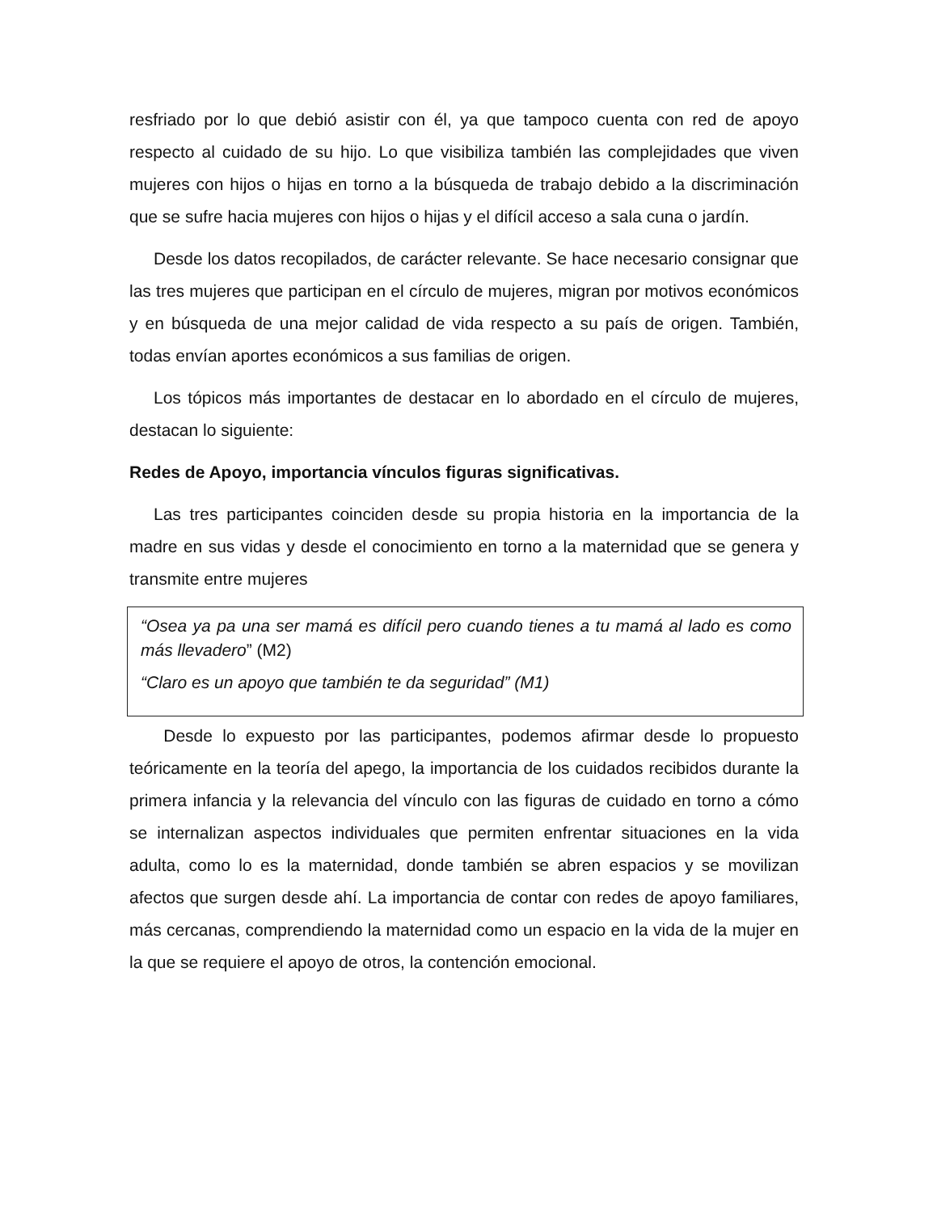resfriado por lo que debió asistir con él, ya que tampoco cuenta con red de apoyo respecto al cuidado de su hijo. Lo que visibiliza también las complejidades que viven mujeres con hijos o hijas en torno a la búsqueda de trabajo debido a la discriminación que se sufre hacia mujeres con hijos o hijas y el difícil acceso a sala cuna o jardín.
Desde los datos recopilados, de carácter relevante. Se hace necesario consignar que las tres mujeres que participan en el círculo de mujeres, migran por motivos económicos y en búsqueda de una mejor calidad de vida respecto a su país de origen. También, todas envían aportes económicos a sus familias de origen.
Los tópicos más importantes de destacar en lo abordado en el círculo de mujeres, destacan lo siguiente:
Redes de Apoyo, importancia vínculos figuras significativas.
Las tres participantes coinciden desde su propia historia en la importancia de la madre en sus vidas y desde el conocimiento en torno a la maternidad que se genera y transmite entre mujeres
“Osea ya pa una ser mamá es difícil pero cuando tienes a tu mamá al lado es como más llevadero” (M2)
“Claro es un apoyo que también te da seguridad” (M1)
Desde lo expuesto por las participantes, podemos afirmar desde lo propuesto teóricamente en la teoría del apego, la importancia de los cuidados recibidos durante la primera infancia y la relevancia del vínculo con las figuras de cuidado en torno a cómo se internalizan aspectos individuales que permiten enfrentar situaciones en la vida adulta, como lo es la maternidad, donde también se abren espacios y se movilizan afectos que surgen desde ahí. La importancia de contar con redes de apoyo familiares, más cercanas, comprendiendo la maternidad como un espacio en la vida de la mujer en la que se requiere el apoyo de otros, la contención emocional.